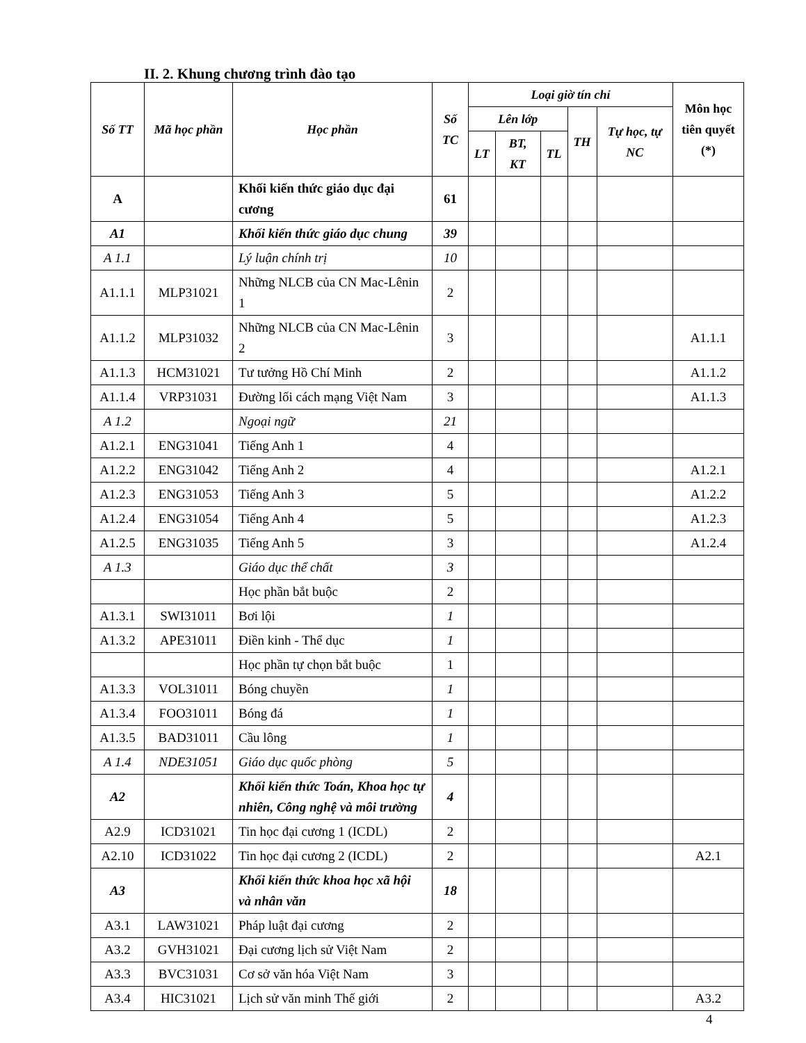II. 2. Khung chương trình đào tạo
| Số TT | Mã học phần | Học phần | Số TC | Loại giờ tín chỉ | | | | | Môn học tiên quyết (*) |
| --- | --- | --- | --- | --- | --- | --- | --- | --- | --- |
| | | | | Lên lớp | | | TH | Tự học, tự NC | |
| | | | | LT | BT, KT | TL | | | |
| A | | Khối kiến thức giáo dục đại cương | 61 | | | | | | |
| A1 | | Khối kiến thức giáo dục chung | 39 | | | | | | |
| A 1.1 | | Lý luận chính trị | 10 | | | | | | |
| A1.1.1 | MLP31021 | Những NLCB của CN Mac-Lênin 1 | 2 | | | | | | |
| A1.1.2 | MLP31032 | Những NLCB của CN Mac-Lênin 2 | 3 | | | | | | A1.1.1 |
| A1.1.3 | HCM31021 | Tư tưởng Hồ Chí Minh | 2 | | | | | | A1.1.2 |
| A1.1.4 | VRP31031 | Đường lối cách mạng Việt Nam | 3 | | | | | | A1.1.3 |
| A 1.2 | | Ngoại ngữ | 21 | | | | | | |
| A1.2.1 | ENG31041 | Tiếng Anh 1 | 4 | | | | | | |
| A1.2.2 | ENG31042 | Tiếng Anh 2 | 4 | | | | | | A1.2.1 |
| A1.2.3 | ENG31053 | Tiếng Anh 3 | 5 | | | | | | A1.2.2 |
| A1.2.4 | ENG31054 | Tiếng Anh 4 | 5 | | | | | | A1.2.3 |
| A1.2.5 | ENG31035 | Tiếng Anh 5 | 3 | | | | | | A1.2.4 |
| A 1.3 | | Giáo dục thể chất | 3 | | | | | | |
| | | Học phần bắt buộc | 2 | | | | | | |
| A1.3.1 | SWI31011 | Bơi lội | 1 | | | | | | |
| A1.3.2 | APE31011 | Điền kinh - Thể dục | 1 | | | | | | |
| | | Học phần tự chọn bắt buộc | 1 | | | | | | |
| A1.3.3 | VOL31011 | Bóng chuyền | 1 | | | | | | |
| A1.3.4 | FOO31011 | Bóng đá | 1 | | | | | | |
| A1.3.5 | BAD31011 | Cầu lông | 1 | | | | | | |
| A 1.4 | NDE31051 | Giáo dục quốc phòng | 5 | | | | | | |
| A2 | | Khối kiến thức Toán, Khoa học tự nhiên, Công nghệ và môi trường | 4 | | | | | | |
| A2.9 | ICD31021 | Tin học đại cương 1 (ICDL) | 2 | | | | | | |
| A2.10 | ICD31022 | Tin học đại cương 2 (ICDL) | 2 | | | | | | A2.1 |
| A3 | | Khối kiến thức khoa học xã hội và nhân văn | 18 | | | | | | |
| A3.1 | LAW31021 | Pháp luật đại cương | 2 | | | | | | |
| A3.2 | GVH31021 | Đại cương lịch sử Việt Nam | 2 | | | | | | |
| A3.3 | BVC31031 | Cơ sở văn hóa Việt Nam | 3 | | | | | | |
| A3.4 | HIC31021 | Lịch sử văn minh Thế giới | 2 | | | | | | A3.2 |
4